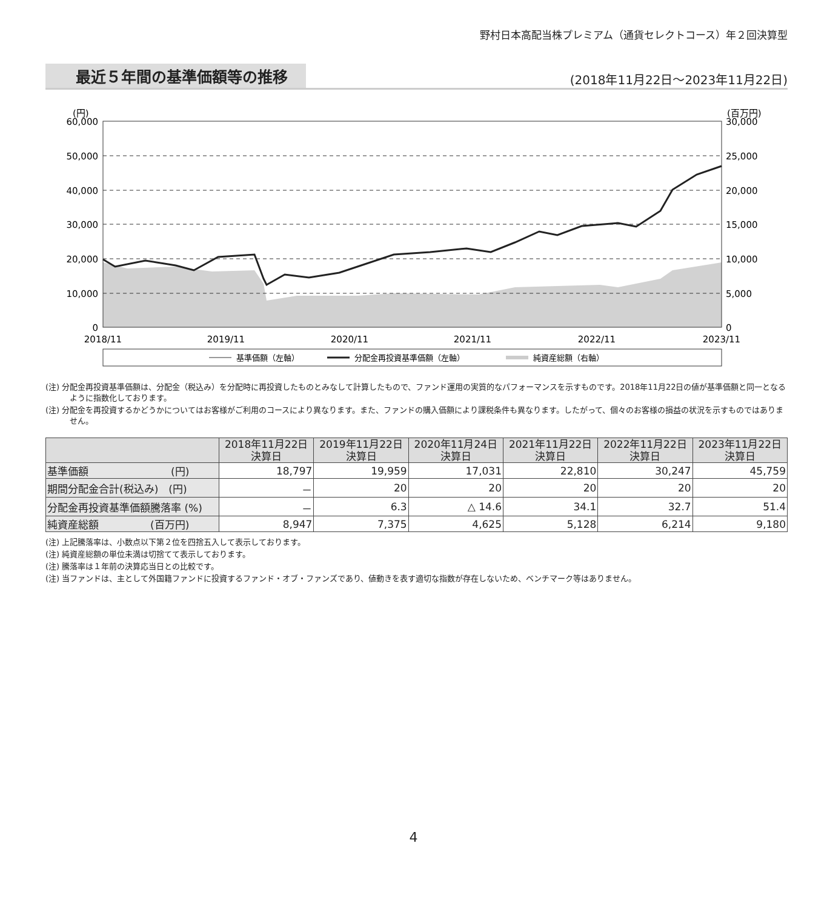野村日本高配当株プレミアム（通貨セレクトコース）年２回決算型
最近５年間の基準価額等の推移
(2018年11月22日～2023年11月22日)
(円)
(百万円)
60,000
50,000
40,000
30,000
20,000
10,000
0
30,000
25,000
20,000
15,000
10,000
5,000
0
2018/11
2019/11
2020/11
2021/11
2022/11
2023/11
基準価額（左軸）
分配金再投資基準価額（左軸）
純資産総額（右軸）
(注) 分配金再投資基準価額は、分配金（税込み）を分配時に再投資したものとみなして計算したもので、ファンド運用の実質的なパフォーマンスを示すものです。2018年11月22日の値が基準価額と同一となるように指数化しております。
(注) 分配金を再投資するかどうかについてはお客様がご利用のコースにより異なります。また、ファンドの購入価額により課税条件も異なります。したがって、個々のお客様の損益の状況を示すものではありません。
| | 2018年11月22日 決算日 | 2019年11月22日 決算日 | 2020年11月24日 決算日 | 2021年11月22日 決算日 | 2022年11月22日 決算日 | 2023年11月22日 決算日 |
| --- | --- | --- | --- | --- | --- | --- |
| 基準価額 (円) | 18,797 | 19,959 | 17,031 | 22,810 | 30,247 | 45,759 |
| 期間分配金合計(税込み) (円) | － | 20 | 20 | 20 | 20 | 20 |
| 分配金再投資基準価額騰落率 (%) | － | 6.3 | △ 14.6 | 34.1 | 32.7 | 51.4 |
| 純資産総額 (百万円) | 8,947 | 7,375 | 4,625 | 5,128 | 6,214 | 9,180 |
(注) 上記騰落率は、小数点以下第２位を四捨五入して表示しております。
(注) 純資産総額の単位未満は切捨てて表示しております。
(注) 騰落率は１年前の決算応当日との比較です。
(注) 当ファンドは、主として外国籍ファンドに投資するファンド・オブ・ファンズであり、値動きを表す適切な指数が存在しないため、ベンチマーク等はありません。
4